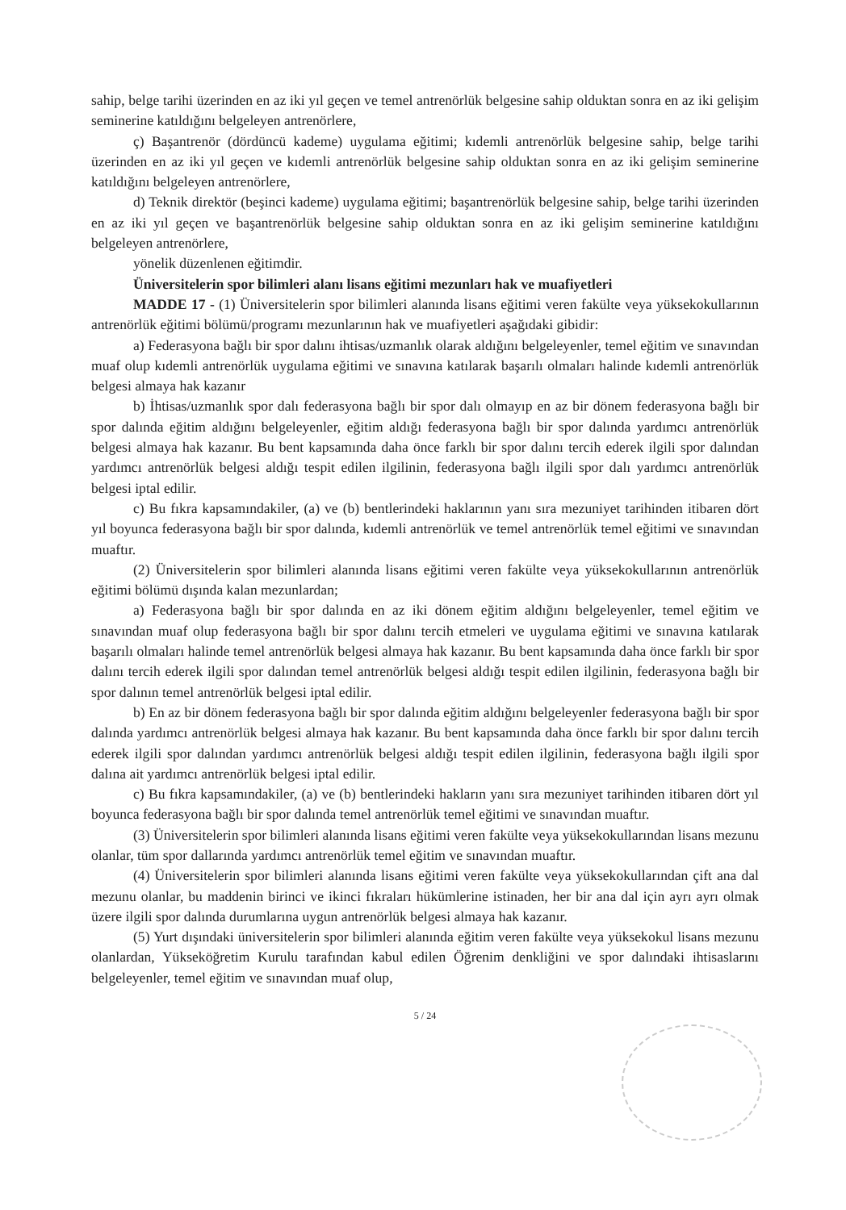sahip, belge tarihi üzerinden en az iki yıl geçen ve temel antrenörlük belgesine sahip olduktan sonra en az iki gelişim seminerine katıldığını belgeleyen antrenörlere,
ç) Başantrenör (dördüncü kademe) uygulama eğitimi; kıdemli antrenörlük belgesine sahip, belge tarihi üzerinden en az iki yıl geçen ve kıdemli antrenörlük belgesine sahip olduktan sonra en az iki gelişim seminerine katıldığını belgeleyen antrenörlere,
d) Teknik direktör (beşinci kademe) uygulama eğitimi; başantrenörlük belgesine sahip, belge tarihi üzerinden en az iki yıl geçen ve başantrenörlük belgesine sahip olduktan sonra en az iki gelişim seminerine katıldığını belgeleyen antrenörlere,
yönelik düzenlenen eğitimdir.
Üniversitelerin spor bilimleri alanı lisans eğitimi mezunları hak ve muafiyetleri
MADDE 17 - (1) Üniversitelerin spor bilimleri alanında lisans eğitimi veren fakülte veya yüksekokullarının antrenörlük eğitimi bölümü/programı mezunlarının hak ve muafiyetleri aşağıdaki gibidir:
a) Federasyona bağlı bir spor dalını ihtisas/uzmanlık olarak aldığını belgeleyenler, temel eğitim ve sınavından muaf olup kıdemli antrenörlük uygulama eğitimi ve sınavına katılarak başarılı olmaları halinde kıdemli antrenörlük belgesi almaya hak kazanır
b) İhtisas/uzmanlık spor dalı federasyona bağlı bir spor dalı olmayıp en az bir dönem federasyona bağlı bir spor dalında eğitim aldığını belgeleyenler, eğitim aldığı federasyona bağlı bir spor dalında yardımcı antrenörlük belgesi almaya hak kazanır. Bu bent kapsamında daha önce farklı bir spor dalını tercih ederek ilgili spor dalından yardımcı antrenörlük belgesi aldığı tespit edilen ilgilinin, federasyona bağlı ilgili spor dalı yardımcı antrenörlük belgesi iptal edilir.
c) Bu fıkra kapsamındakiler, (a) ve (b) bentlerindeki haklarının yanı sıra mezuniyet tarihinden itibaren dört yıl boyunca federasyona bağlı bir spor dalında, kıdemli antrenörlük ve temel antrenörlük temel eğitimi ve sınavından muaftır.
(2) Üniversitelerin spor bilimleri alanında lisans eğitimi veren fakülte veya yüksekokullarının antrenörlük eğitimi bölümü dışında kalan mezunlardan;
a) Federasyona bağlı bir spor dalında en az iki dönem eğitim aldığını belgeleyenler, temel eğitim ve sınavından muaf olup federasyona bağlı bir spor dalını tercih etmeleri ve uygulama eğitimi ve sınavına katılarak başarılı olmaları halinde temel antrenörlük belgesi almaya hak kazanır. Bu bent kapsamında daha önce farklı bir spor dalını tercih ederek ilgili spor dalından temel antrenörlük belgesi aldığı tespit edilen ilgilinin, federasyona bağlı bir spor dalının temel antrenörlük belgesi iptal edilir.
b) En az bir dönem federasyona bağlı bir spor dalında eğitim aldığını belgeleyenler federasyona bağlı bir spor dalında yardımcı antrenörlük belgesi almaya hak kazanır. Bu bent kapsamında daha önce farklı bir spor dalını tercih ederek ilgili spor dalından yardımcı antrenörlük belgesi aldığı tespit edilen ilgilinin, federasyona bağlı ilgili spor dalına ait yardımcı antrenörlük belgesi iptal edilir.
c) Bu fıkra kapsamındakiler, (a) ve (b) bentlerindeki hakların yanı sıra mezuniyet tarihinden itibaren dört yıl boyunca federasyona bağlı bir spor dalında temel antrenörlük temel eğitimi ve sınavından muaftır.
(3) Üniversitelerin spor bilimleri alanında lisans eğitimi veren fakülte veya yüksekokullarından lisans mezunu olanlar, tüm spor dallarında yardımcı antrenörlük temel eğitim ve sınavından muaftır.
(4) Üniversitelerin spor bilimleri alanında lisans eğitimi veren fakülte veya yüksekokullarından çift ana dal mezunu olanlar, bu maddenin birinci ve ikinci fıkraları hükümlerine istinaden, her bir ana dal için ayrı ayrı olmak üzere ilgili spor dalında durumlarına uygun antrenörlük belgesi almaya hak kazanır.
(5) Yurt dışındaki üniversitelerin spor bilimleri alanında eğitim veren fakülte veya yüksekokul lisans mezunu olanlardan, Yükseköğretim Kurulu tarafından kabul edilen Öğrenim denkliğini ve spor dalındaki ihtisaslarını belgeleyenler, temel eğitim ve sınavından muaf olup,
5 / 24